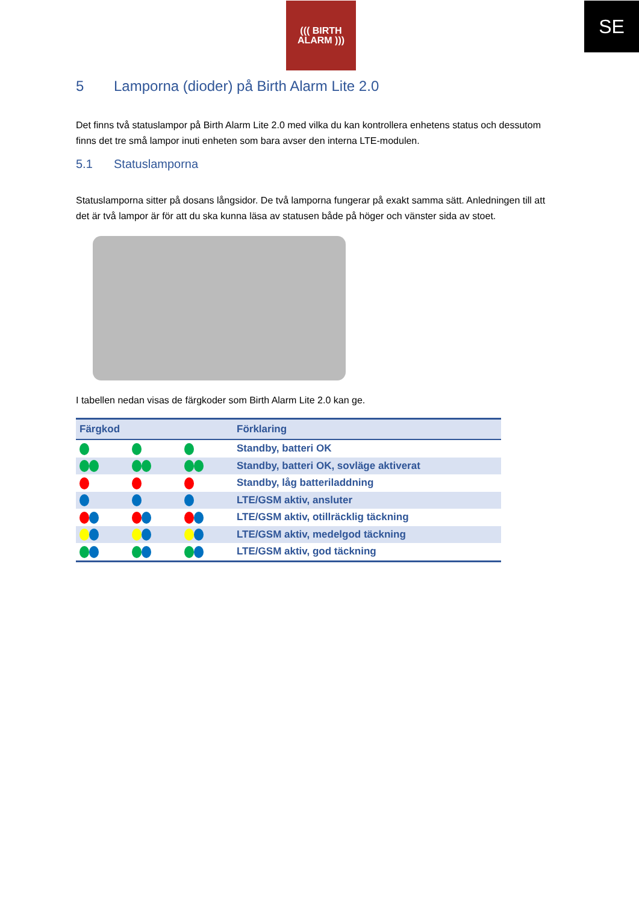SE
((( BIRTH
ALARM )))
5 Lamporna (dioder) på Birth Alarm Lite 2.0
Det finns två statuslampor på Birth Alarm Lite 2.0 med vilka du kan kontrollera enhetens status och dessutom finns det tre små lampor inuti enheten som bara avser den interna LTE-modulen.
5.1 Statuslamporna
Statuslamporna sitter på dosans långsidor. De två lamporna fungerar på exakt samma sätt. Anledningen till att det är två lampor är för att du ska kunna läsa av statusen både på höger och vänster sida av stoet.
I tabellen nedan visas de färgkoder som Birth Alarm Lite 2.0 kan ge.
| Färgkod | | | Förklaring |
| --- | --- | --- | --- |
| | | | Standby, batteri OK |
| | | | Standby, batteri OK, sovläge aktiverat |
| | | | Standby, låg batteriladdning |
| | | | LTE/GSM aktiv, ansluter |
| | | | LTE/GSM aktiv, otillräcklig täckning |
| | | | LTE/GSM aktiv, medelgod täckning |
| | | | LTE/GSM aktiv, god täckning |